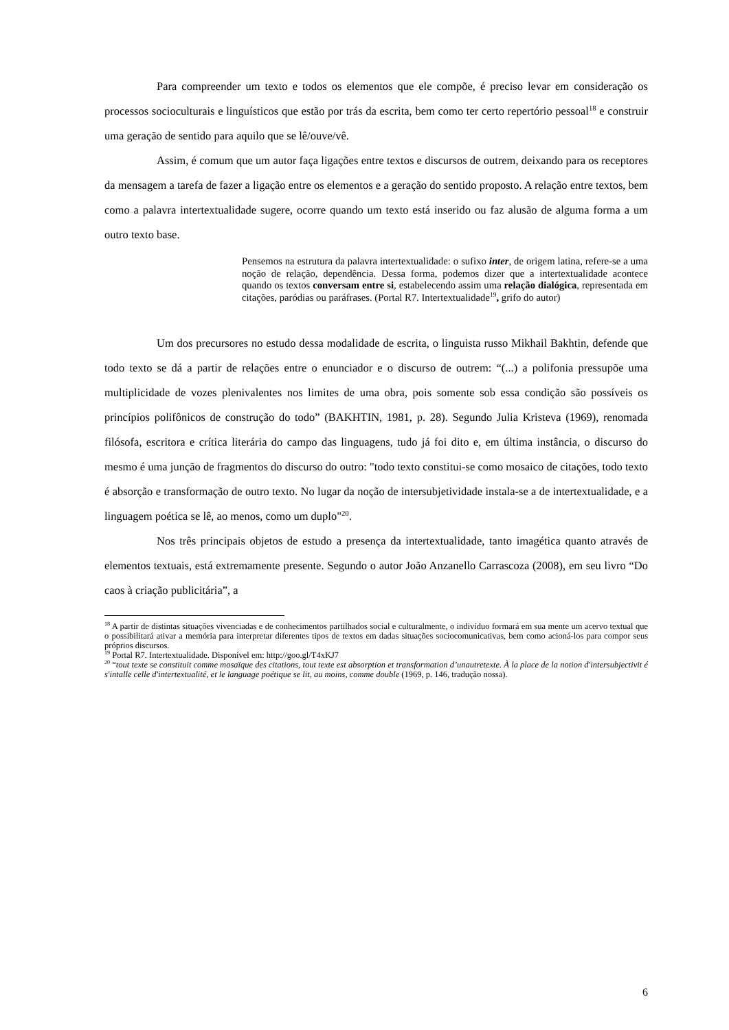Para compreender um texto e todos os elementos que ele compõe, é preciso levar em consideração os processos socioculturais e linguísticos que estão por trás da escrita, bem como ter certo repertório pessoal<sup>18</sup> e construir uma geração de sentido para aquilo que se lê/ouve/vê.
Assim, é comum que um autor faça ligações entre textos e discursos de outrem, deixando para os receptores da mensagem a tarefa de fazer a ligação entre os elementos e a geração do sentido proposto. A relação entre textos, bem como a palavra intertextualidade sugere, ocorre quando um texto está inserido ou faz alusão de alguma forma a um outro texto base.
Pensemos na estrutura da palavra intertextualidade: o sufixo inter, de origem latina, refere-se a uma noção de relação, dependência. Dessa forma, podemos dizer que a intertextualidade acontece quando os textos conversam entre si, estabelecendo assim uma relação dialógica, representada em citações, paródias ou paráfrases. (Portal R7. Intertextualidade<sup>19</sup>, grifo do autor)
Um dos precursores no estudo dessa modalidade de escrita, o linguista russo Mikhail Bakhtin, defende que todo texto se dá a partir de relações entre o enunciador e o discurso de outrem: “(...) a polifonia pressupõe uma multiplicidade de vozes plenivalentes nos limites de uma obra, pois somente sob essa condição são possíveis os princípios polifônicos de construção do todo” (BAKHTIN, 1981, p. 28). Segundo Julia Kristeva (1969), renomada filósofa, escritora e crítica literária do campo das linguagens, tudo já foi dito e, em última instância, o discurso do mesmo é uma junção de fragmentos do discurso do outro: "todo texto constitui-se como mosaico de citações, todo texto é absorção e transformação de outro texto. No lugar da noção de intersubjetividade instala-se a de intertextualidade, e a linguagem poética se lê, ao menos, como um duplo"<sup>20</sup>.
Nos três principais objetos de estudo a presença da intertextualidade, tanto imagética quanto através de elementos textuais, está extremamente presente. Segundo o autor João Anzanello Carrascoza (2008), em seu livro “Do caos à criação publicitária”, a
<sup>18</sup> A partir de distintas situações vivenciadas e de conhecimentos partilhados social e culturalmente, o indivíduo formará em sua mente um acervo textual que o possibilitará ativar a memória para interpretar diferentes tipos de textos em dadas situações sociocomunicativas, bem como acioná-los para compor seus próprios discursos.
<sup>19</sup> Portal R7. Intertextualidade. Disponível em: http://goo.gl/T4xKJ7
<sup>20</sup> “tout texte se constituit comme mosaïque des citations, tout texte est absorption et transformation d’unautretexte. À la place de la notion d'intersubjectivit é s'intalle celle d'intertextualité, et le language poétique se lit, au moins, comme double (1969, p. 146, tradução nossa).
6